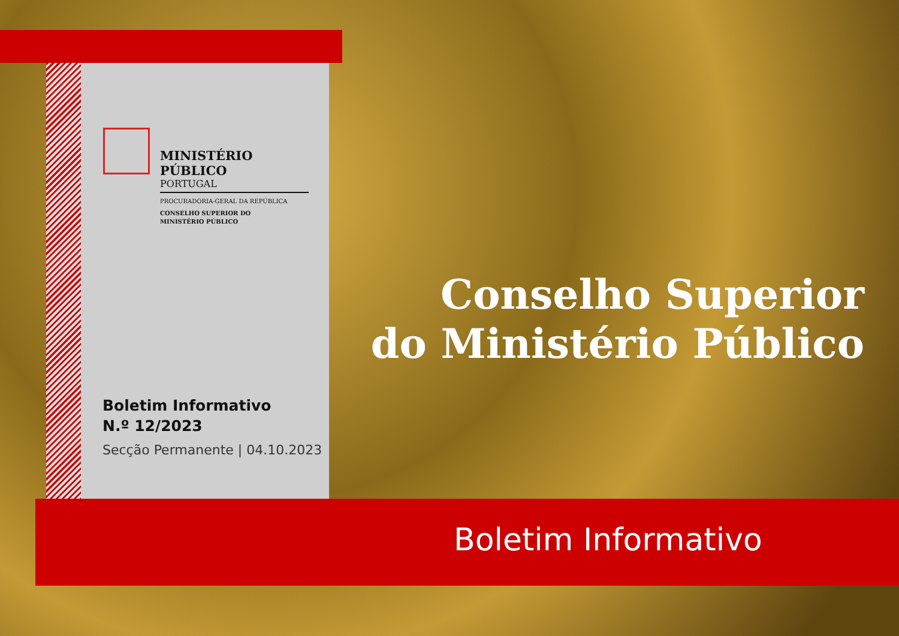MINISTÉRIO PÚBLICO
PORTUGAL
PROCURADORIA-GERAL DA REPÚBLICA
CONSELHO SUPERIOR DO
MINISTÉRIO PÚBLICO
Boletim Informativo
N.º 12/2023
Secção Permanente | 04.10.2023
Conselho Superior
do Ministério Público
Boletim Informativo